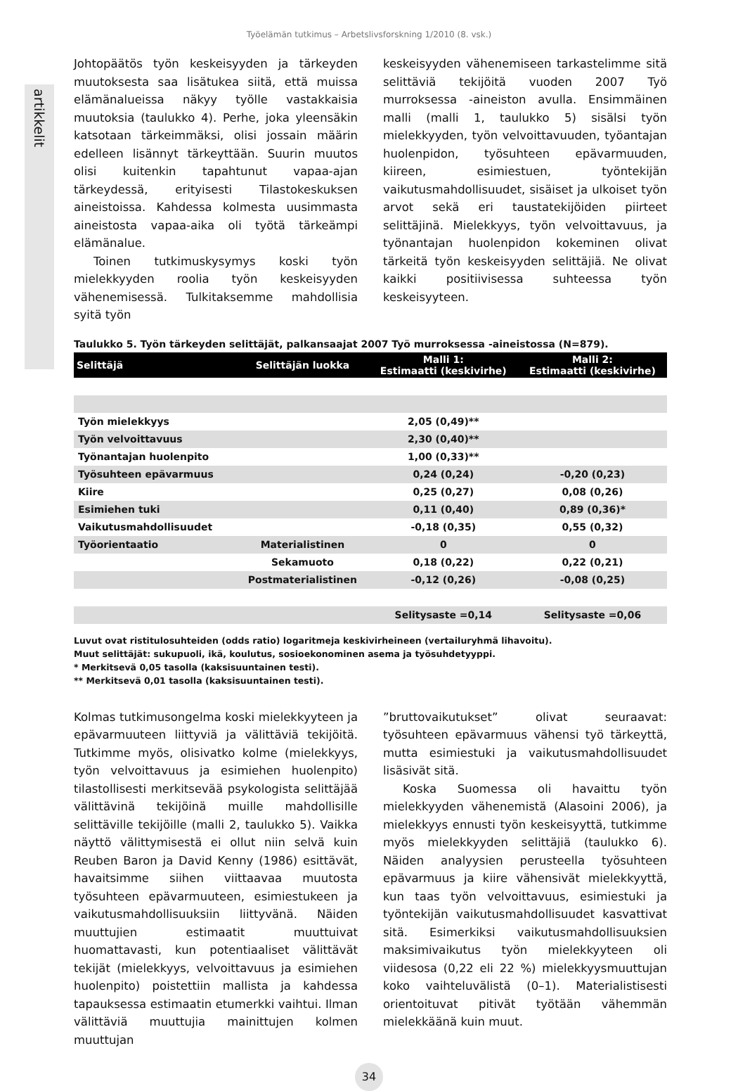Työelämän tutkimus – Arbetslivsforskning 1/2010 (8. vsk.)
artikkelit
Johtopäätös työn keskeisyyden ja tärkeyden muutoksesta saa lisätukea siitä, että muissa elämänalueissa näkyy työlle vastakkaisia muutoksia (taulukko 4). Perhe, joka yleensäkin katsotaan tärkeimmäksi, olisi jossain määrin edelleen lisännyt tärkeyttään. Suurin muutos olisi kuitenkin tapahtunut vapaa-ajan tärkeydessä, erityisesti Tilastokeskuksen aineistoissa. Kahdessa kolmesta uusimmasta aineistosta vapaa-aika oli työtä tärkeämpi elämänalue.
Toinen tutkimuskysymys koski työn mielekkyyden roolia työn keskeisyyden vähenemisessä. Tulkitaksemme mahdollisia syitä työn
keskeisyyden vähenemiseen tarkastelimme sitä selittäviä tekijöitä vuoden 2007 Työ murroksessa -aineiston avulla. Ensimmäinen malli (malli 1, taulukko 5) sisälsi työn mielekkyyden, työn velvoittavuuden, työantajan huolenpidon, työsuhteen epävarmuuden, kiireen, esimiestuen, työntekijän vaikutusmahdollisuudet, sisäiset ja ulkoiset työn arvot sekä eri taustatekijöiden piirteet selittäjinä. Mielekkyys, työn velvoittavuus, ja työnantajan huolenpidon kokeminen olivat tärkeitä työn keskeisyyden selittäjiä. Ne olivat kaikki positiivisessa suhteessa työn keskeisyyteen.
Taulukko 5. Työn tärkeyden selittäjät, palkansaajat 2007 Työ murroksessa -aineistossa (N=879).
| Selittäjä | Selittäjän luokka | Malli 1: Estimaatti (keskivirhe) | Malli 2: Estimaatti (keskivirhe) |
| --- | --- | --- | --- |
| Työn mielekkyys | | 2,05 (0,49)** | |
| Työn velvoittavuus | | 2,30 (0,40)** | |
| Työnantajan huolenpito | | 1,00 (0,33)** | |
| Työsuhteen epävarmuus | | 0,24 (0,24) | -0,20 (0,23) |
| Kiire | | 0,25 (0,27) | 0,08 (0,26) |
| Esimiehen tuki | | 0,11 (0,40) | 0,89 (0,36)* |
| Vaikutusmahdollisuudet | | -0,18 (0,35) | 0,55 (0,32) |
| Työorientaatio | Materialistinen | 0 | 0 |
| | Sekamuoto | 0,18 (0,22) | 0,22 (0,21) |
| | Postmaterialistinen | -0,12 (0,26) | -0,08 (0,25) |
| | | Selitysaste =0,14 | Selitysaste =0,06 |
Luvut ovat ristitulosuhteiden (odds ratio) logaritmeja keskivirheineen (vertailuryhmä lihavoitu).
Muut selittäjät: sukupuoli, ikä, koulutus, sosioekonominen asema ja työsuhdetyyppi.
* Merkitsevä 0,05 tasolla (kaksisuuntainen testi).
** Merkitsevä 0,01 tasolla (kaksisuuntainen testi).
Kolmas tutkimusongelma koski mielekkyyteen ja epävarmuuteen liittyviä ja välittäviä tekijöitä. Tutkimme myös, olisivatko kolme (mielekkyys, työn velvoittavuus ja esimiehen huolenpito) tilastollisesti merkitsevää psykologista selittäjää välittävinä tekijöinä muille mahdollisille selittäville tekijöille (malli 2, taulukko 5). Vaikka näyttö välittymisestä ei ollut niin selvä kuin Reuben Baron ja David Kenny (1986) esittävät, havaitsimme siihen viittaavaa muutosta työsuhteen epävarmuuteen, esimiestukeen ja vaikutusmahdollisuuksiin liittyvänä. Näiden muuttujien estimaatit muuttuivat huomattavasti, kun potentiaaliset välittävät tekijät (mielekkyys, velvoittavuus ja esimiehen huolenpito) poistettiin mallista ja kahdessa tapauksessa estimaatin etumerkki vaihtui. Ilman välittäviä muuttujia mainittujen kolmen muuttujan
”bruttovaikutukset” olivat seuraavat: työsuhteen epävarmuus vähensi työ tärkeyttä, mutta esimiestuki ja vaikutusmahdollisuudet lisäsivät sitä.
Koska Suomessa oli havaittu työn mielekkyyden vähenemistä (Alasoini 2006), ja mielekkyys ennusti työn keskeisyyttä, tutkimme myös mielekkyyden selittäjiä (taulukko 6). Näiden analyysien perusteella työsuhteen epävarmuus ja kiire vähensivät mielekkyyttä, kun taas työn velvoittavuus, esimiestuki ja työntekijän vaikutusmahdollisuudet kasvattivat sitä. Esimerkiksi vaikutusmahdollisuuksien maksimivaikutus työn mielekkyyteen oli viidesosa (0,22 eli 22 %) mielekkyysmuuttujan koko vaihteluvälistä (0–1). Materialistisesti orientoituvat pitivät työtään vähemmän mielekkäänä kuin muut.
34